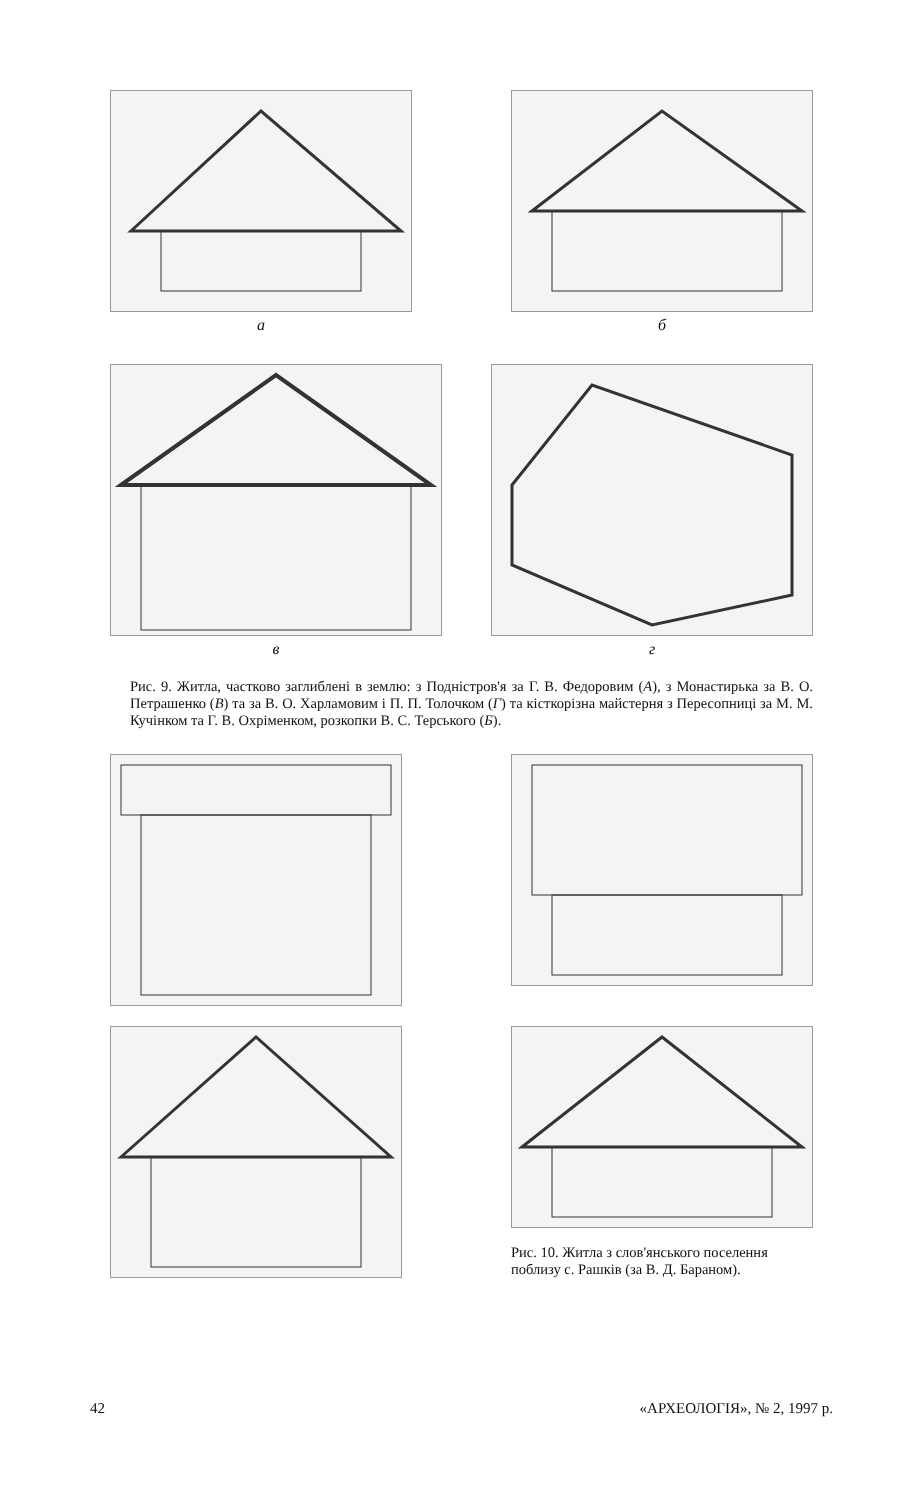а б
в г
Рис. 9. Житла, частково заглиблені в землю: з Подністров'я за Г. В. Федоровим (А), з Монастирька за В. О. Петрашенко (В) та за В. О. Харламовим і П. П. Толочком (Г) та кісткорізна майстерня з Пересопниці за М. М. Кучінком та Г. В. Охріменком, розкопки В. С. Терського (Б).
Рис. 10. Житла з слов'янського поселення поблизу с. Рашків (за В. Д. Бараном).
42 «АРХЕОЛОГІЯ», № 2, 1997 р.